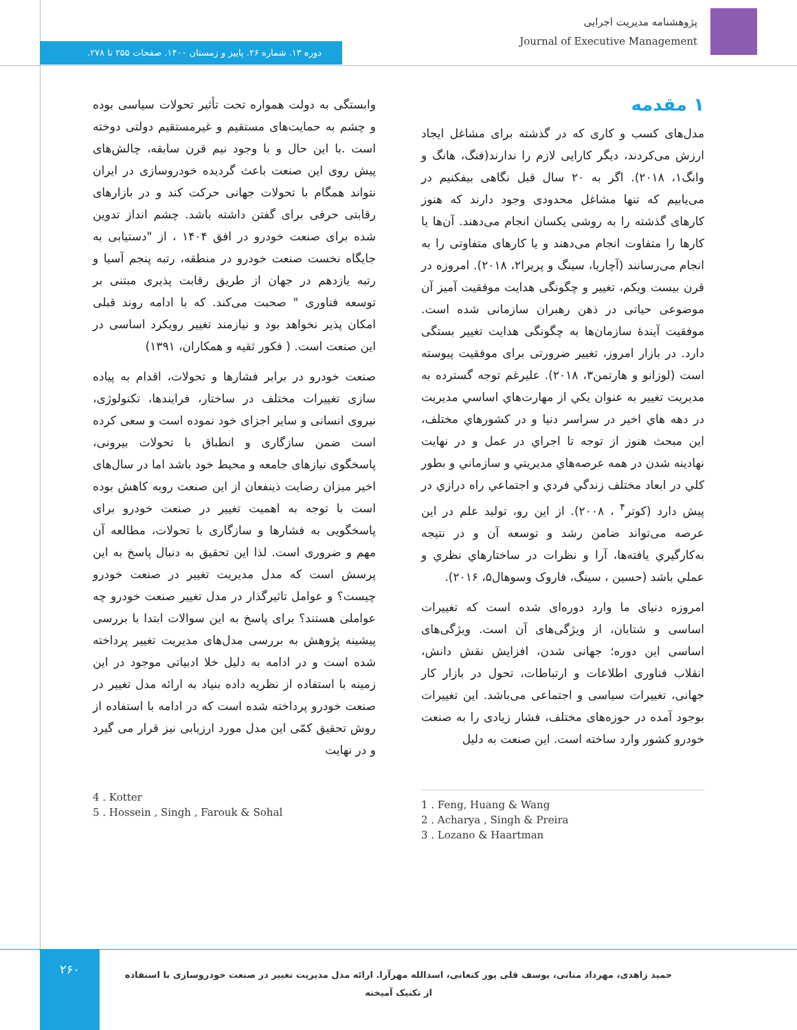پژوهشنامه مدیریت اجرایی
Journal of Executive Management
دوره ۱۳. شماره ۲۶. پاییز و زمستان ۱۴۰۰. صفحات ۲۵۵ تا ۲۷۸.
۱ مقدمه
مدل‌های کسب و کاری که در گذشته برای مشاغل ایجاد ارزش می‌کردند، دیگر کارایی لازم را ندارند(فنگ، هانگ و وانگ۱، ۲۰۱۸). اگر به ۲۰ سال قبل نگاهی بیفکنیم در می‌یابیم که تنها مشاغل محدودی وجود دارند که هنوز کارهای گذشته را به روشی یکسان انجام می‌دهند. آن‌ها یا کارها را متفاوت انجام می‌دهند و یا کارهای متفاوتی را به انجام می‌رسانند (آچاریا، سینگ و پریرا۲، ۲۰۱۸). امروزه در قرن بیست ویکم، تغییر و چگونگی هدایت موفقیت آمیز آن موضوعی حیاتی در ذهن رهبران سازمانی شده است. موفقیت آیندهٔ سازمان‌ها به چگونگی هدایت تغییر بستگی دارد. در بازار امروز، تغییر ضرورتی برای موفقیت پیوسته است (لوزانو و هارتمن۳، ۲۰۱۸). علیرغم توجه گسترده به مدیریت تغییر به عنوان يكي از مهارت‌هاي اساسي مديريت در دهه هاي اخير در سراسر دنيا و در كشورهاي مختلف، اين مبحث هنوز از توجه تا اجراي در عمل و در نهايت نهادينه شدن در همه عرصه‌هاي مديريتي و سازماني و بطور كلي در ابعاد مختلف زندگي فردي و اجتماعي راه درازي در پيش دارد (کوتر<sup>۴</sup> ، ۲۰۰۸). از این رو، تولید علم در این عرصه می‌تواند ضامن رشد و توسعه آن و در نتیجه به‌کارگيري يافته‌ها، آرا و نظرات در ساختارهاي نظري و عملي باشد (حسین ، سینگ، فاروک وسوهال۵، ۲۰۱۶).
امروزه دنیای ما وارد دوره‌ای شده است که تغییرات اساسی و شتابان، از ویژگی‌های آن است. ویژگی‌های اساسی این دوره؛ جهانی شدن، افزایش نقش دانش، انقلاب فناوری اطلاعات و ارتباطات، تحول در بازار کار جهانی، تغییرات سیاسی و اجتماعی می‌باشد. این تغییرات بوجود آمده در حوزه‌های مختلف، فشار زیادی را به صنعت خودرو کشور وارد ساخته است. این صنعت به دلیل
وابستگی به دولت همواره تحت تأثیر تحولات سیاسی بوده و چشم به حمایت‌های مستقیم و غیرمستقیم دولتی دوخته است .با این حال و با وجود نیم قرن سابقه، چالش‌های پیش روی این صنعت باعث گردیده خودروسازی در ایران نتواند همگام با تحولات جهانی حرکت کند و در بازارهای رقابتی حرفی برای گفتن داشته باشد. چشم انداز تدوین شده برای صنعت خودرو در افق ۱۴۰۴ ، از "دستیابی به جایگاه نخست صنعت خودرو در منطقه، رتبه پنجم آسیا و رتبه یازدهم در جهان از طریق رقابت پذیری مبتنی بر توسعه فناوری " صحبت می‌کند. که با ادامه روند قبلی امکان پذیر نخواهد بود و نیازمند تغییر رویکرد اساسی در این صنعت است. ( فکور ثقیه و همکاران، ۱۳۹۱)
صنعت خودرو در برابر فشارها و تحولات، اقدام به پیاده سازی تغییرات مختلف در ساختار، فرایندها، تکنولوژی، نیروی انسانی و سایر اجزای خود نموده است و سعی کرده است ضمن سازگاری و انطباق با تحولات بیرونی، پاسخگوی نیازهای جامعه و محیط خود باشد اما در سال‌های اخیر میزان رضایت ذینفعان از این صنعت روبه کاهش بوده است با توجه به اهمیت تغییر در صنعت خودرو برای پاسخگویی به فشارها و سازگاری با تحولات، مطالعه آن مهم و ضروری است. لذا این تحقیق به دنبال پاسخ به این پرسش است که مدل مدیریت تغییر در صنعت خودرو چیست؟ و عوامل تاثیرگذار در مدل تغییر صنعت خودرو چه عواملی هستند؟ برای پاسخ به این سوالات ابتدا با بررسی پیشینه پژوهش به بررسی مدل‌های مدیریت تغییر پرداخته شده است و در ادامه به دلیل خلا ادبیاتی موجود در این زمینه با استفاده از نظریه داده بنیاد به ارائه مدل تغییر در صنعت خودرو پرداخته شده است که در ادامه با استفاده از روش تحقیق کمّی این مدل مورد ارزیابی نیز قرار می گیرد و در نهایت
1 . Feng, Huang & Wang
2 . Acharya , Singh & Preira
3 . Lozano & Haartman
4 . Kotter
5 . Hossein , Singh , Farouk & Sohal
۲۶۰
حمید زاهدی، مهرداد متانی، یوسف قلی پور کنعانی، اسدالله مهرآرا. ارائه مدل مدیریت تغییر در صنعت خودروسازی با استفاده از تکنیک آمیخته